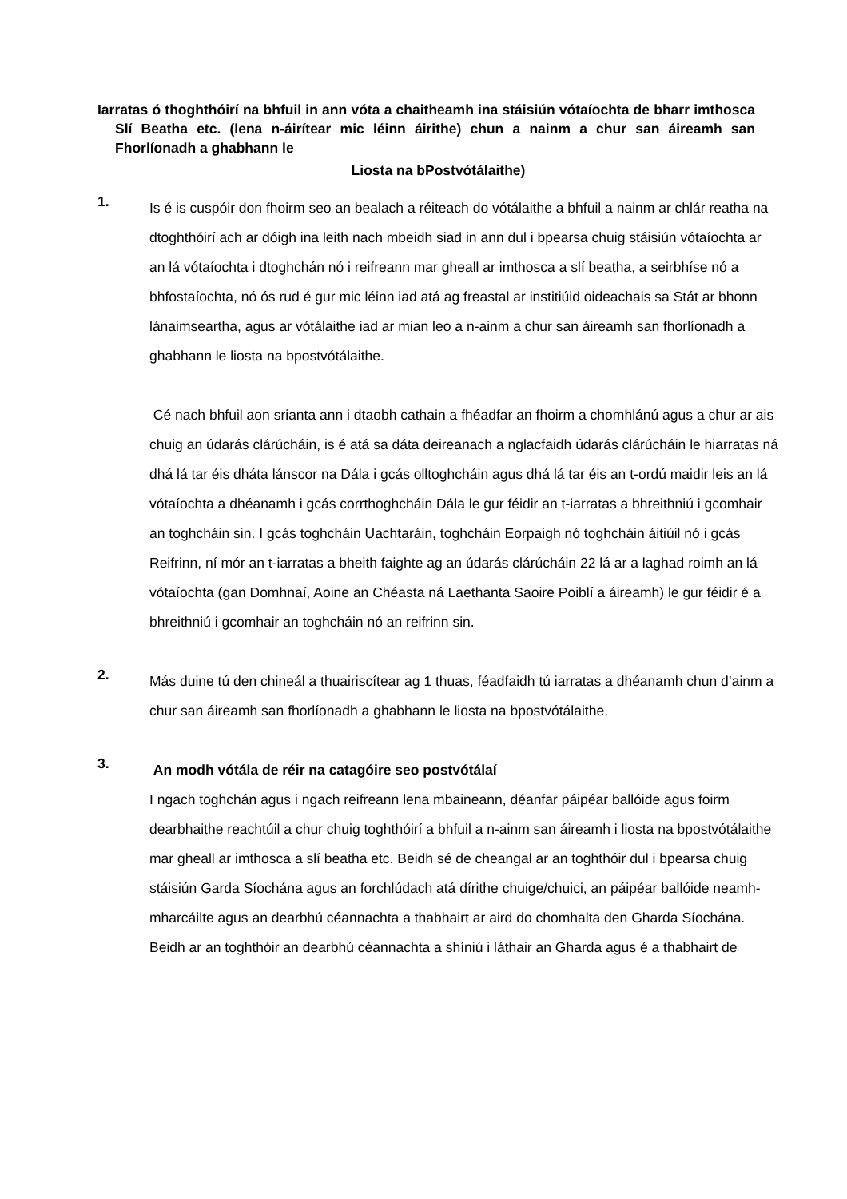Iarratas ó thoghthóirí na bhfuil in ann vóta a chaitheamh ina stáisiún vótaíochta de bharr imthosca Slí Beatha etc. (lena n-áirítear mic léinn áirithe) chun a nainm a chur san áireamh san Fhorlíonadh a ghabhann le
Liosta na bPostvótálaithe)
1.
Is é is cuspóir don fhoirm seo an bealach a réiteach do vótálaithe a bhfuil a nainm ar chlár reatha na dtoghthóirí ach ar dóigh ina leith nach mbeidh siad in ann dul i bpearsa chuig stáisiún vótaíochta ar an lá vótaíochta i dtoghchán nó i reifreann mar gheall ar imthosca a slí beatha, a seirbhíse nó a bhfostaíochta, nó ós rud é gur mic léinn iad atá ag freastal ar institiúid oideachais sa Stát ar bhonn lánaimseartha, agus ar vótálaithe iad ar mian leo a n-ainm a chur san áireamh san fhorlíonadh a ghabhann le liosta na bpostvótálaithe.
Cé nach bhfuil aon srianta ann i dtaobh cathain a fhéadfar an fhoirm a chomhlánú agus a chur ar ais chuig an údarás clárúcháin, is é atá sa dáta deireanach a nglacfaidh údarás clárúcháin le hiarratas ná dhá lá tar éis dháta lánscor na Dála i gcás olltoghcháin agus dhá lá tar éis an t-ordú maidir leis an lá vótaíochta a dhéanamh i gcás corrthoghcháin Dála le gur féidir an t-iarratas a bhreithniú i gcomhair an toghcháin sin. I gcás toghcháin Uachtaráin, toghcháin Eorpaigh nó toghcháin áitiúil nó i gcás Reifrinn, ní mór an t-iarratas a bheith faighte ag an údarás clárúcháin 22 lá ar a laghad roimh an lá vótaíochta (gan Domhnaí, Aoine an Chéasta ná Laethanta Saoire Poiblí a áireamh) le gur féidir é a bhreithniú i gcomhair an toghcháin nó an reifrinn sin.
2.
Más duine tú den chineál a thuairiscítear ag 1 thuas, féadfaidh tú iarratas a dhéanamh chun d’ainm a chur san áireamh san fhorlíonadh a ghabhann le liosta na bpostvótálaithe.
3.
An modh vótála de réir na catagóire seo postvótálaí
I ngach toghchán agus i ngach reifreann lena mbaineann, déanfar páipéar ballóide agus foirm dearbhaithe reachtúil a chur chuig toghthóirí a bhfuil a n-ainm san áireamh i liosta na bpostvótálaithe mar gheall ar imthosca a slí beatha etc. Beidh sé de cheangal ar an toghthóir dul i bpearsa chuig stáisiún Garda Síochána agus an forchlúdach atá dírithe chuige/chuici, an páipéar ballóide neamh-mharcáilte agus an dearbhú céannachta a thabhairt ar aird do chomhalta den Gharda Síochána. Beidh ar an toghthóir an dearbhú céannachta a shíniú i láthair an Gharda agus é a thabhairt de